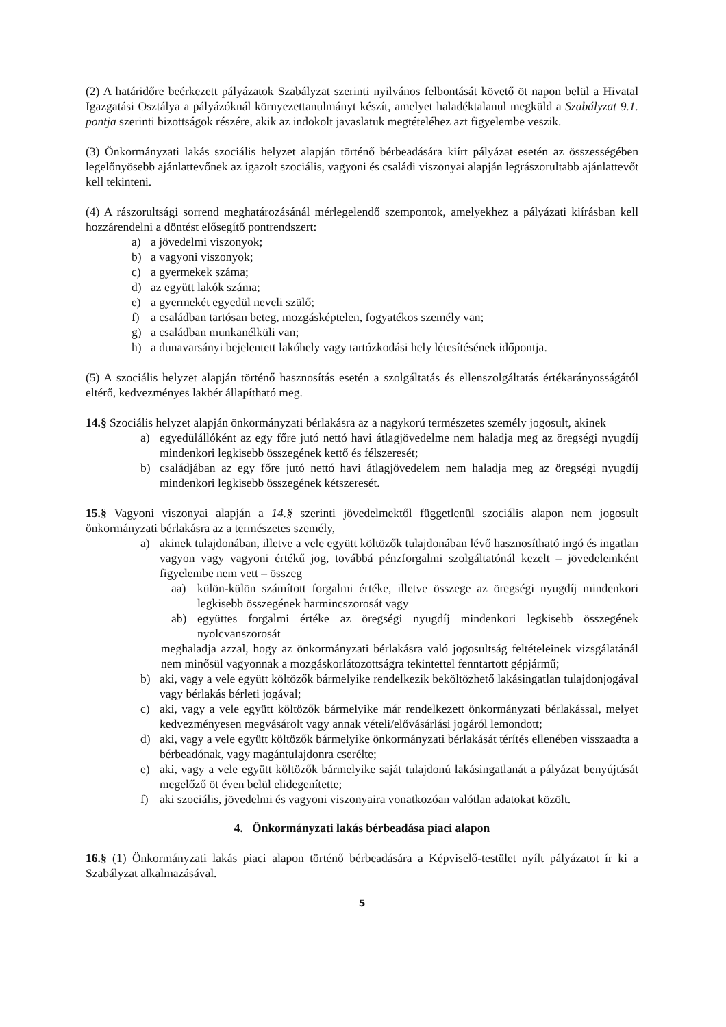(2) A határidőre beérkezett pályázatok Szabályzat szerinti nyilvános felbontását követő öt napon belül a Hivatal Igazgatási Osztálya a pályázóknál környezettanulmányt készít, amelyet haladéktalanul megküld a Szabályzat 9.1. pontja szerinti bizottságok részére, akik az indokolt javaslatuk megtételéhez azt figyelembe veszik.
(3) Önkormányzati lakás szociális helyzet alapján történő bérbeadására kiírt pályázat esetén az összességében legelőnyösebb ajánlattevőnek az igazolt szociális, vagyoni és családi viszonyai alapján legrászorultabb ajánlattevőt kell tekinteni.
(4) A rászorultsági sorrend meghatározásánál mérlegelendő szempontok, amelyekhez a pályázati kiírásban kell hozzárendelni a döntést elősegítő pontrendszert:
a) a jövedelmi viszonyok;
b) a vagyoni viszonyok;
c) a gyermekek száma;
d) az együtt lakók száma;
e) a gyermekét egyedül neveli szülő;
f) a családban tartósan beteg, mozgásképtelen, fogyatékos személy van;
g) a családban munkanélküli van;
h) a dunavarsányi bejelentett lakóhely vagy tartózkodási hely létesítésének időpontja.
(5) A szociális helyzet alapján történő hasznosítás esetén a szolgáltatás és ellenszolgáltatás értékarányosságától eltérő, kedvezményes lakbér állapítható meg.
14.§ Szociális helyzet alapján önkormányzati bérlakásra az a nagykorú természetes személy jogosult, akinek
a) egyedülállóként az egy főre jutó nettó havi átlagjövedelme nem haladja meg az öregségi nyugdíj mindenkori legkisebb összegének kettő és félszeresét;
b) családjában az egy főre jutó nettó havi átlagjövedelem nem haladja meg az öregségi nyugdíj mindenkori legkisebb összegének kétszeresét.
15.§ Vagyoni viszonyai alapján a 14.§ szerinti jövedelmektől függetlenül szociális alapon nem jogosult önkormányzati bérlakásra az a természetes személy,
a) akinek tulajdonában, illetve a vele együtt költözők tulajdonában lévő hasznosítható ingó és ingatlan vagyon vagy vagyoni értékű jog, továbbá pénzforgalmi szolgáltatónál kezelt – jövedelemként figyelembe nem vett – összeg
aa) külön-külön számított forgalmi értéke, illetve összege az öregségi nyugdíj mindenkori legkisebb összegének harmincszorosát vagy
ab) együttes forgalmi értéke az öregségi nyugdíj mindenkori legkisebb összegének nyolcvanszorosát
meghaladja azzal, hogy az önkormányzati bérlakásra való jogosultság feltételeinek vizsgálatánál nem minősül vagyonnak a mozgáskorlátozottságra tekintettel fenntartott gépjármű;
b) aki, vagy a vele együtt költözők bármelyike rendelkezik beköltözhető lakásingatlan tulajdonjogával vagy bérlakás bérleti jogával;
c) aki, vagy a vele együtt költözők bármelyike már rendelkezett önkormányzati bérlakással, melyet kedvezményesen megvásárolt vagy annak vételi/elővásárlási jogáról lemondott;
d) aki, vagy a vele együtt költözők bármelyike önkormányzati bérlakását térítés ellenében visszaadta a bérbeadónak, vagy magántulajdonra cserélte;
e) aki, vagy a vele együtt költözők bármelyike saját tulajdonú lakásingatlanát a pályázat benyújtását megelőző öt éven belül elidegenítette;
f) aki szociális, jövedelmi és vagyoni viszonyaira vonatkozóan valótlan adatokat közölt.
4. Önkormányzati lakás bérbeadása piaci alapon
16.§ (1) Önkormányzati lakás piaci alapon történő bérbeadására a Képviselő-testület nyílt pályázatot ír ki a Szabályzat alkalmazásával.
5